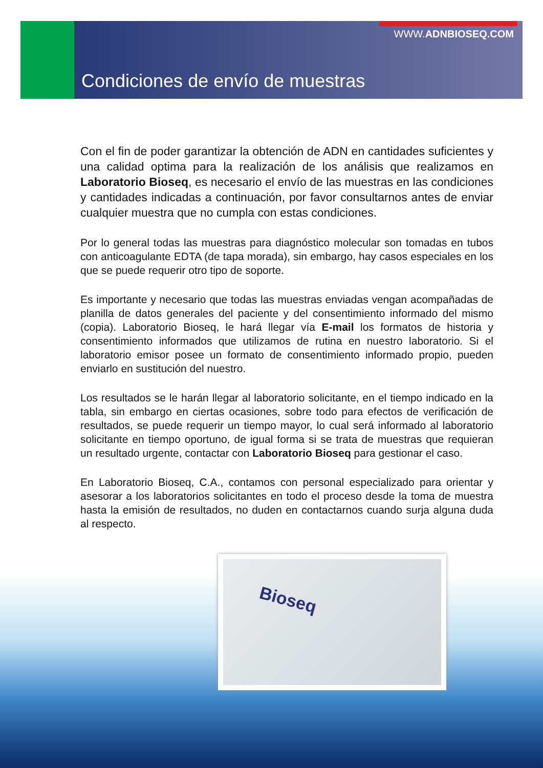WWW.ADNBIOSEQ.COM
Condiciones de envío de muestras
Con el fin de poder garantizar la obtención de ADN en cantidades suficientes y una calidad optima para la realización de los análisis que realizamos en Laboratorio Bioseq, es necesario el envío de las muestras en las condiciones y cantidades indicadas a continuación, por favor consultarnos antes de enviar cualquier muestra que no cumpla con estas condiciones.
Por lo general todas las muestras para diagnóstico molecular son tomadas en tubos con anticoagulante EDTA (de tapa morada), sin embargo, hay casos especiales en los que se puede requerir otro tipo de soporte.
Es importante y necesario que todas las muestras enviadas vengan acompañadas de planilla de datos generales del paciente y del consentimiento informado del mismo (copia). Laboratorio Bioseq, le hará llegar vía E-mail los formatos de historia y consentimiento informados que utilizamos de rutina en nuestro laboratorio. Si el laboratorio emisor posee un formato de consentimiento informado propio, pueden enviarlo en sustitución del nuestro.
Los resultados se le harán llegar al laboratorio solicitante, en el tiempo indicado en la tabla, sin embargo en ciertas ocasiones, sobre todo para efectos de verificación de resultados, se puede requerir un tiempo mayor, lo cual será informado al laboratorio solicitante en tiempo oportuno, de igual forma si se trata de muestras que requieran un resultado urgente, contactar con Laboratorio Bioseq para gestionar el caso.
En Laboratorio Bioseq, C.A., contamos con personal especializado para orientar y asesorar a los laboratorios solicitantes en todo el proceso desde la toma de muestra hasta la emisión de resultados, no duden en contactarnos cuando surja alguna duda al respecto.
Bioseq